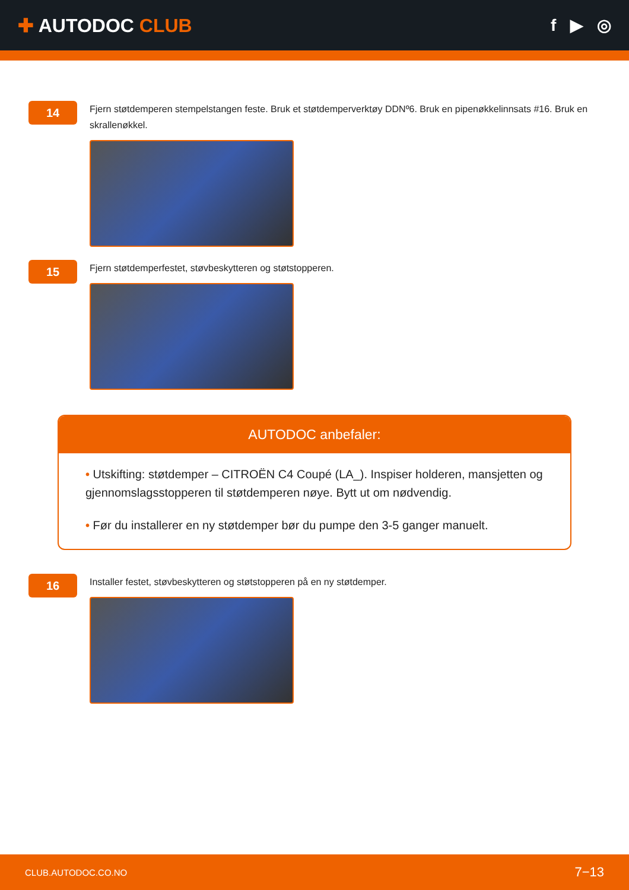✚ AUTODOC CLUB f ▶ ◎
14
Fjern støtdemperen stempelstangen feste. Bruk et støtdemperverktøy DDNº6. Bruk en pipenøkkelinnsats #16. Bruk en skrallenøkkel.
15
Fjern støtdemperfestet, støvbeskytteren og støtstopperen.
AUTODOC anbefaler:
• Utskifting: støtdemper – CITROËN C4 Coupé (LA_). Inspiser holderen, mansjetten og gjennomslagsstopperen til støtdemperen nøye. Bytt ut om nødvendig.
• Før du installerer en ny støtdemper bør du pumpe den 3-5 ganger manuelt.
16
Installer festet, støvbeskytteren og støtstopperen på en ny støtdemper.
CLUB.AUTODOC.CO.NO 7−13